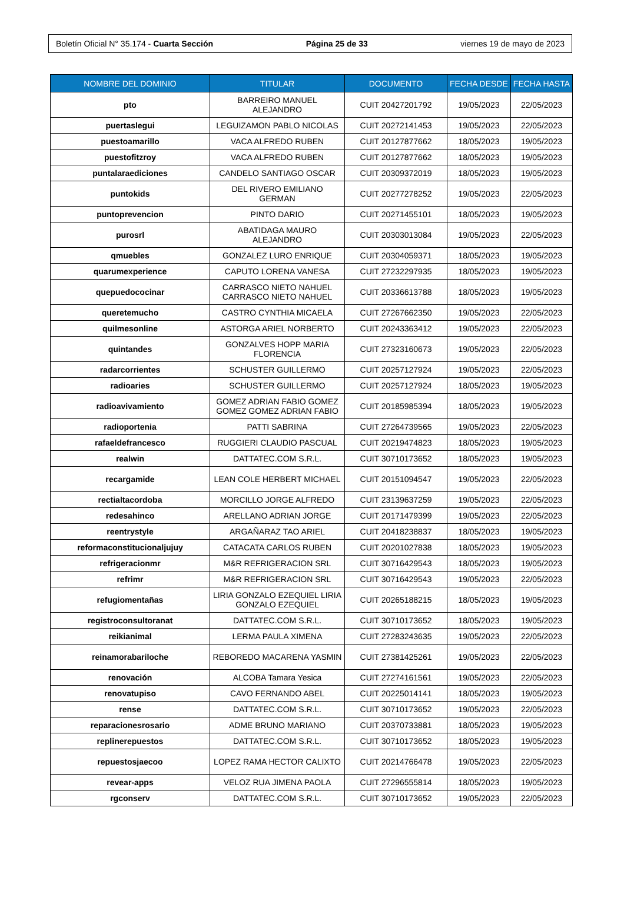Boletín Oficial N° 35.174 - Cuarta Sección Página 25 de 33 viernes 19 de mayo de 2023
| NOMBRE DEL DOMINIO | TITULAR | DOCUMENTO | FECHA DESDE | FECHA HASTA |
| --- | --- | --- | --- | --- |
| pto | BARREIRO MANUEL ALEJANDRO | CUIT 20427201792 | 19/05/2023 | 22/05/2023 |
| puertaslegui | LEGUIZAMON PABLO NICOLAS | CUIT 20272141453 | 19/05/2023 | 22/05/2023 |
| puestoamarillo | VACA ALFREDO RUBEN | CUIT 20127877662 | 18/05/2023 | 19/05/2023 |
| puestofitzroy | VACA ALFREDO RUBEN | CUIT 20127877662 | 18/05/2023 | 19/05/2023 |
| puntalaraediciones | CANDELO SANTIAGO OSCAR | CUIT 20309372019 | 18/05/2023 | 19/05/2023 |
| puntokids | DEL RIVERO EMILIANO GERMAN | CUIT 20277278252 | 19/05/2023 | 22/05/2023 |
| puntoprevencion | PINTO DARIO | CUIT 20271455101 | 18/05/2023 | 19/05/2023 |
| purosrl | ABATIDAGA MAURO ALEJANDRO | CUIT 20303013084 | 19/05/2023 | 22/05/2023 |
| qmuebles | GONZALEZ LURO ENRIQUE | CUIT 20304059371 | 18/05/2023 | 19/05/2023 |
| quarumexperience | CAPUTO LORENA VANESA | CUIT 27232297935 | 18/05/2023 | 19/05/2023 |
| quepuedococinar | CARRASCO NIETO NAHUEL CARRASCO NIETO NAHUEL | CUIT 20336613788 | 18/05/2023 | 19/05/2023 |
| queretemucho | CASTRO CYNTHIA MICAELA | CUIT 27267662350 | 19/05/2023 | 22/05/2023 |
| quilmesonline | ASTORGA ARIEL NORBERTO | CUIT 20243363412 | 19/05/2023 | 22/05/2023 |
| quintandes | GONZALVES HOPP MARIA FLORENCIA | CUIT 27323160673 | 19/05/2023 | 22/05/2023 |
| radarcorrientes | SCHUSTER GUILLERMO | CUIT 20257127924 | 19/05/2023 | 22/05/2023 |
| radioaries | SCHUSTER GUILLERMO | CUIT 20257127924 | 18/05/2023 | 19/05/2023 |
| radioavivamiento | GOMEZ ADRIAN FABIO GOMEZ GOMEZ GOMEZ ADRIAN FABIO | CUIT 20185985394 | 18/05/2023 | 19/05/2023 |
| radioportenia | PATTI SABRINA | CUIT 27264739565 | 19/05/2023 | 22/05/2023 |
| rafaeldefrancesco | RUGGIERI CLAUDIO PASCUAL | CUIT 20219474823 | 18/05/2023 | 19/05/2023 |
| realwin | DATTATEC.COM S.R.L. | CUIT 30710173652 | 18/05/2023 | 19/05/2023 |
| recargamide | LEAN COLE HERBERT MICHAEL | CUIT 20151094547 | 19/05/2023 | 22/05/2023 |
| rectialtacordoba | MORCILLO JORGE ALFREDO | CUIT 23139637259 | 19/05/2023 | 22/05/2023 |
| redesahinco | ARELLANO ADRIAN JORGE | CUIT 20171479399 | 19/05/2023 | 22/05/2023 |
| reentrystyle | ARGAÑARAZ TAO ARIEL | CUIT 20418238837 | 18/05/2023 | 19/05/2023 |
| reformaconstitucionaljujuy | CATACATA CARLOS RUBEN | CUIT 20201027838 | 18/05/2023 | 19/05/2023 |
| refrigeracionmr | M&R REFRIGERACION SRL | CUIT 30716429543 | 18/05/2023 | 19/05/2023 |
| refrimr | M&R REFRIGERACION SRL | CUIT 30716429543 | 19/05/2023 | 22/05/2023 |
| refugiomentañas | LIRIA GONZALO EZEQUIEL LIRIA GONZALO EZEQUIEL | CUIT 20265188215 | 18/05/2023 | 19/05/2023 |
| registroconsultoranat | DATTATEC.COM S.R.L. | CUIT 30710173652 | 18/05/2023 | 19/05/2023 |
| reikianimal | LERMA PAULA XIMENA | CUIT 27283243635 | 19/05/2023 | 22/05/2023 |
| reinamorabariloche | REBOREDO MACARENA YASMIN | CUIT 27381425261 | 19/05/2023 | 22/05/2023 |
| renovación | ALCOBA Tamara Yesica | CUIT 27274161561 | 19/05/2023 | 22/05/2023 |
| renovatupiso | CAVO FERNANDO ABEL | CUIT 20225014141 | 18/05/2023 | 19/05/2023 |
| rense | DATTATEC.COM S.R.L. | CUIT 30710173652 | 19/05/2023 | 22/05/2023 |
| reparacionesrosario | ADME BRUNO MARIANO | CUIT 20370733881 | 18/05/2023 | 19/05/2023 |
| replinerepuestos | DATTATEC.COM S.R.L. | CUIT 30710173652 | 18/05/2023 | 19/05/2023 |
| repuestosjaecoo | LOPEZ RAMA HECTOR CALIXTO | CUIT 20214766478 | 19/05/2023 | 22/05/2023 |
| revear-apps | VELOZ RUA JIMENA PAOLA | CUIT 27296555814 | 18/05/2023 | 19/05/2023 |
| rgconserv | DATTATEC.COM S.R.L. | CUIT 30710173652 | 19/05/2023 | 22/05/2023 |